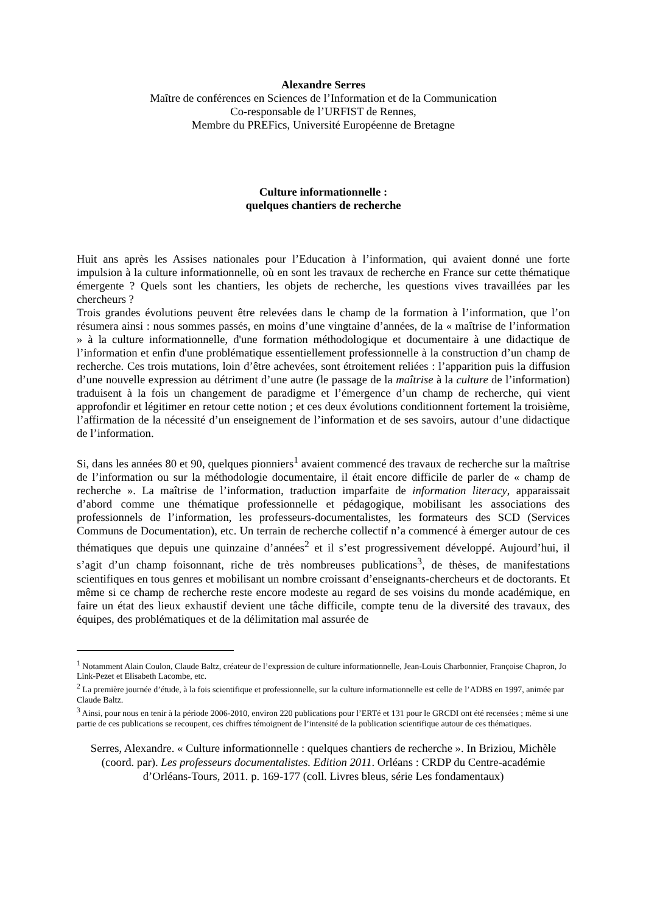Alexandre Serres
Maître de conférences en Sciences de l’Information et de la Communication
Co-responsable de l’URFIST de Rennes,
Membre du PREFics, Université Européenne de Bretagne
Culture informationnelle :
quelques chantiers de recherche
Huit ans après les Assises nationales pour l’Education à l’information, qui avaient donné une forte impulsion à la culture informationnelle, où en sont les travaux de recherche en France sur cette thématique émergente ? Quels sont les chantiers, les objets de recherche, les questions vives travaillées par les chercheurs ?
Trois grandes évolutions peuvent être relevées dans le champ de la formation à l’information, que l’on résumera ainsi : nous sommes passés, en moins d’une vingtaine d’années, de la « maîtrise de l’information » à la culture informationnelle, d'une formation méthodologique et documentaire à une didactique de l’information et enfin d'une problématique essentiellement professionnelle à la construction d’un champ de recherche. Ces trois mutations, loin d’être achevées, sont étroitement reliées : l’apparition puis la diffusion d’une nouvelle expression au détriment d’une autre (le passage de la maîtrise à la culture de l’information) traduisent à la fois un changement de paradigme et l’émergence d’un champ de recherche, qui vient approfondir et légitimer en retour cette notion ; et ces deux évolutions conditionnent fortement la troisième, l’affirmation de la nécessité d’un enseignement de l’information et de ses savoirs, autour d’une didactique de l’information.
Si, dans les années 80 et 90, quelques pionniers<sup>1</sup> avaient commencé des travaux de recherche sur la maîtrise de l’information ou sur la méthodologie documentaire, il était encore difficile de parler de « champ de recherche ». La maîtrise de l’information, traduction imparfaite de information literacy, apparaissait d’abord comme une thématique professionnelle et pédagogique, mobilisant les associations des professionnels de l’information, les professeurs-documentalistes, les formateurs des SCD (Services Communs de Documentation), etc. Un terrain de recherche collectif n’a commencé à émerger autour de ces thématiques que depuis une quinzaine d’années<sup>2</sup> et il s’est progressivement développé. Aujourd’hui, il s’agit d’un champ foisonnant, riche de très nombreuses publications<sup>3</sup>, de thèses, de manifestations scientifiques en tous genres et mobilisant un nombre croissant d’enseignants-chercheurs et de doctorants. Et même si ce champ de recherche reste encore modeste au regard de ses voisins du monde académique, en faire un état des lieux exhaustif devient une tâche difficile, compte tenu de la diversité des travaux, des équipes, des problématiques et de la délimitation mal assurée de
<sup>1</sup> Notamment Alain Coulon, Claude Baltz, créateur de l’expression de culture informationnelle, Jean-Louis Charbonnier, Françoise Chapron, Jo Link-Pezet et Elisabeth Lacombe, etc.
<sup>2</sup> La première journée d’étude, à la fois scientifique et professionnelle, sur la culture informationnelle est celle de l’ADBS en 1997, animée par Claude Baltz.
<sup>3</sup> Ainsi, pour nous en tenir à la période 2006-2010, environ 220 publications pour l’ERTé et 131 pour le GRCDI ont été recensées ; même si une partie de ces publications se recoupent, ces chiffres témoignent de l’intensité de la publication scientifique autour de ces thématiques.
Serres, Alexandre. « Culture informationnelle : quelques chantiers de recherche ». In Briziou, Michèle (coord. par). Les professeurs documentalistes. Edition 2011. Orléans : CRDP du Centre-académie d’Orléans-Tours, 2011. p. 169-177 (coll. Livres bleus, série Les fondamentaux)